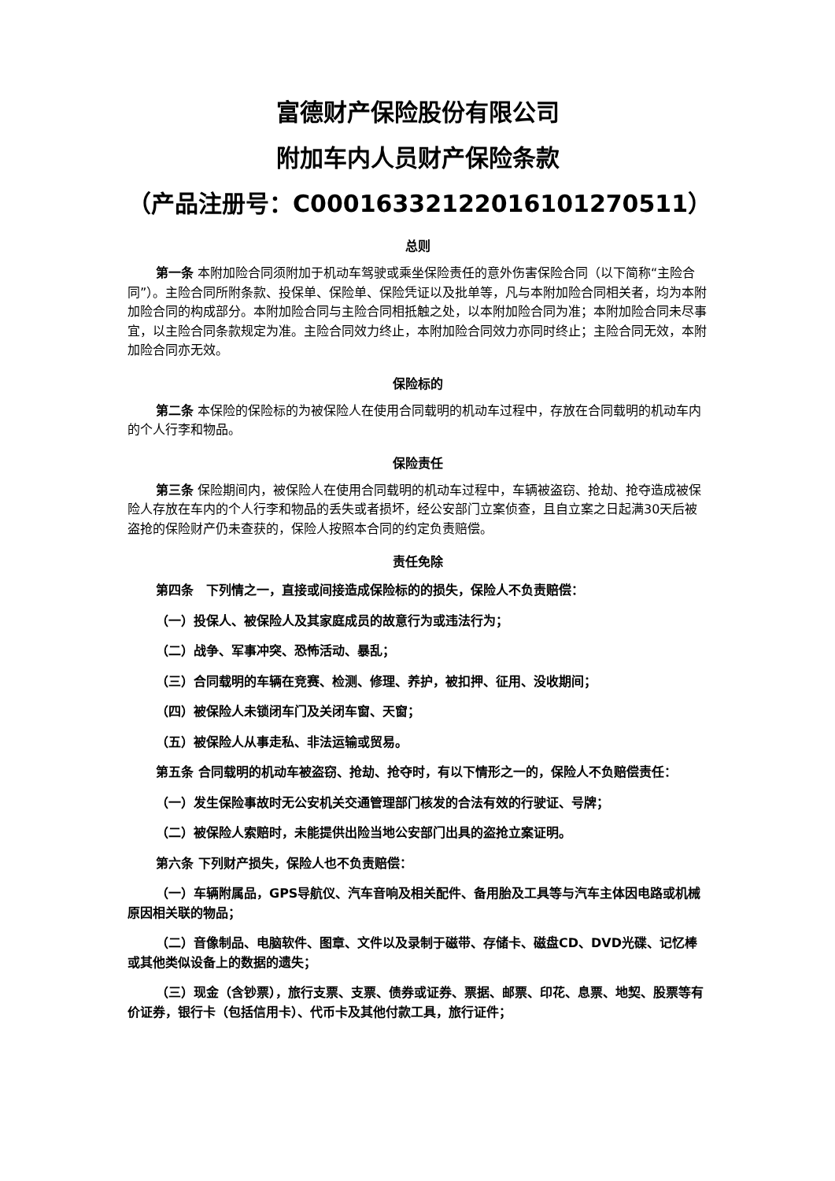富德财产保险股份有限公司
附加车内人员财产保险条款
（产品注册号：C00016332122016101270511）
总则
第一条 本附加险合同须附加于机动车驾驶或乘坐保险责任的意外伤害保险合同（以下简称“主险合同”）。主险合同所附条款、投保单、保险单、保险凭证以及批单等，凡与本附加险合同相关者，均为本附加险合同的构成部分。本附加险合同与主险合同相抵触之处，以本附加险合同为准；本附加险合同未尽事宜，以主险合同条款规定为准。主险合同效力终止，本附加险合同效力亦同时终止；主险合同无效，本附加险合同亦无效。
保险标的
第二条 本保险的保险标的为被保险人在使用合同载明的机动车过程中，存放在合同载明的机动车内的个人行李和物品。
保险责任
第三条 保险期间内，被保险人在使用合同载明的机动车过程中，车辆被盗窃、抢劫、抢夺造成被保险人存放在车内的个人行李和物品的丢失或者损坏，经公安部门立案侦查，且自立案之日起满30天后被盗抢的保险财产仍未查获的，保险人按照本合同的约定负责赔偿。
责任免除
第四条　下列情之一，直接或间接造成保险标的的损失，保险人不负责赔偿：
（一）投保人、被保险人及其家庭成员的故意行为或违法行为；
（二）战争、军事冲突、恐怖活动、暴乱；
（三）合同载明的车辆在竞赛、检测、修理、养护，被扣押、征用、没收期间；
（四）被保险人未锁闭车门及关闭车窗、天窗；
（五）被保险人从事走私、非法运输或贸易。
第五条 合同载明的机动车被盗窃、抢劫、抢夺时，有以下情形之一的，保险人不负赔偿责任：
（一）发生保险事故时无公安机关交通管理部门核发的合法有效的行驶证、号牌；
（二）被保险人索赔时，未能提供出险当地公安部门出具的盗抢立案证明。
第六条 下列财产损失，保险人也不负责赔偿：
（一）车辆附属品，GPS导航仪、汽车音响及相关配件、备用胎及工具等与汽车主体因电路或机械原因相关联的物品；
（二）音像制品、电脑软件、图章、文件以及录制于磁带、存储卡、磁盘CD、DVD光碟、记忆棒或其他类似设备上的数据的遗失；
（三）现金（含钞票），旅行支票、支票、债券或证券、票据、邮票、印花、息票、地契、股票等有价证券，银行卡（包括信用卡）、代币卡及其他付款工具，旅行证件；